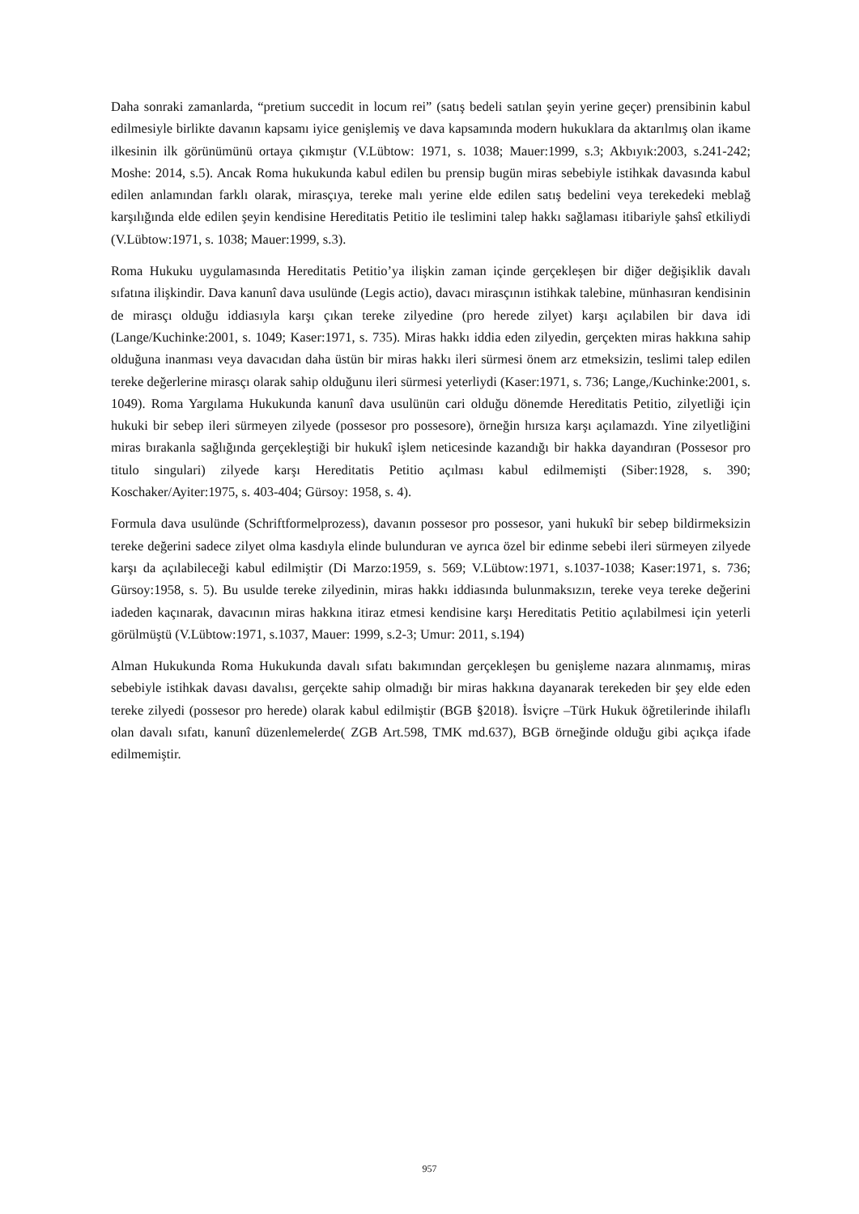Daha sonraki zamanlarda, “pretium succedit in locum rei” (satış bedeli satılan şeyin yerine geçer) prensibinin kabul edilmesiyle birlikte davanın kapsamı iyice genişlemiş ve dava kapsamında modern hukuklara da aktarılmış olan ikame ilkesinin ilk görünümünü ortaya çıkmıştır (V.Lübtow: 1971, s. 1038; Mauer:1999, s.3; Akbıyık:2003, s.241-242; Moshe: 2014, s.5). Ancak Roma hukukunda kabul edilen bu prensip bugün miras sebebiyle istihkak davasında kabul edilen anlamından farklı olarak, mirasçıya, tereke malı yerine elde edilen satış bedelini veya terekedeki meblağ karşılığında elde edilen şeyin kendisine Hereditatis Petitio ile teslimini talep hakkı sağlaması itibariyle şahsî etkiliydi (V.Lübtow:1971, s. 1038; Mauer:1999, s.3).
Roma Hukuku uygulamasında Hereditatis Petitio’ya ilişkin zaman içinde gerçekleşen bir diğer değişiklik davalı sıfatına ilişkindir. Dava kanunî dava usulünde (Legis actio), davacı mirasçının istihkak talebine, münhasıran kendisinin de mirasçı olduğu iddiasıyla karşı çıkan tereke zilyedine (pro herede zilyet) karşı açılabilen bir dava idi (Lange/Kuchinke:2001, s. 1049; Kaser:1971, s. 735). Miras hakkı iddia eden zilyedin, gerçekten miras hakkına sahip olduğuna inanması veya davacıdan daha üstün bir miras hakkı ileri sürmesi önem arz etmeksizin, teslimi talep edilen tereke değerlerine mirasçı olarak sahip olduğunu ileri sürmesi yeterliydi (Kaser:1971, s. 736; Lange,/Kuchinke:2001, s. 1049). Roma Yargılama Hukukunda kanunî dava usulünün cari olduğu dönemde Hereditatis Petitio, zilyetliği için hukuki bir sebep ileri sürmeyen zilyede (possesor pro possesore), örneğin hırsıza karşı açılamazdı. Yine zilyetliğini miras bırakanla sağlığında gerçekleştiği bir hukukî işlem neticesinde kazandığı bir hakka dayandıran (Possesor pro titulo singulari) zilyede karşı Hereditatis Petitio açılması kabul edilmemişti (Siber:1928, s. 390; Koschaker/Ayiter:1975, s. 403-404; Gürsoy: 1958, s. 4).
Formula dava usulünde (Schriftformelprozess), davanın possesor pro possesor, yani hukukî bir sebep bildirmeksizin tereke değerini sadece zilyet olma kasdıyla elinde bulunduran ve ayrıca özel bir edinme sebebi ileri sürmeyen zilyede karşı da açılabileceği kabul edilmiştir (Di Marzo:1959, s. 569; V.Lübtow:1971, s.1037-1038; Kaser:1971, s. 736; Gürsoy:1958, s. 5). Bu usulde tereke zilyedinin, miras hakkı iddiasında bulunmaksızın, tereke veya tereke değerini iadeden kaçınarak, davacının miras hakkına itiraz etmesi kendisine karşı Hereditatis Petitio açılabilmesi için yeterli görülmüştü (V.Lübtow:1971, s.1037, Mauer: 1999, s.2-3; Umur: 2011, s.194)
Alman Hukukunda Roma Hukukunda davalı sıfatı bakımından gerçekleşen bu genişleme nazara alınmamış, miras sebebiyle istihkak davası davalısı, gerçekte sahip olmadığı bir miras hakkına dayanarak terekeden bir şey elde eden tereke zilyedi (possesor pro herede) olarak kabul edilmiştir (BGB §2018). İsviçre –Türk Hukuk öğretilerinde ihilaflı olan davalı sıfatı, kanunî düzenlemelerde( ZGB Art.598, TMK md.637), BGB örneğinde olduğu gibi açıkça ifade edilmemiştir.
957